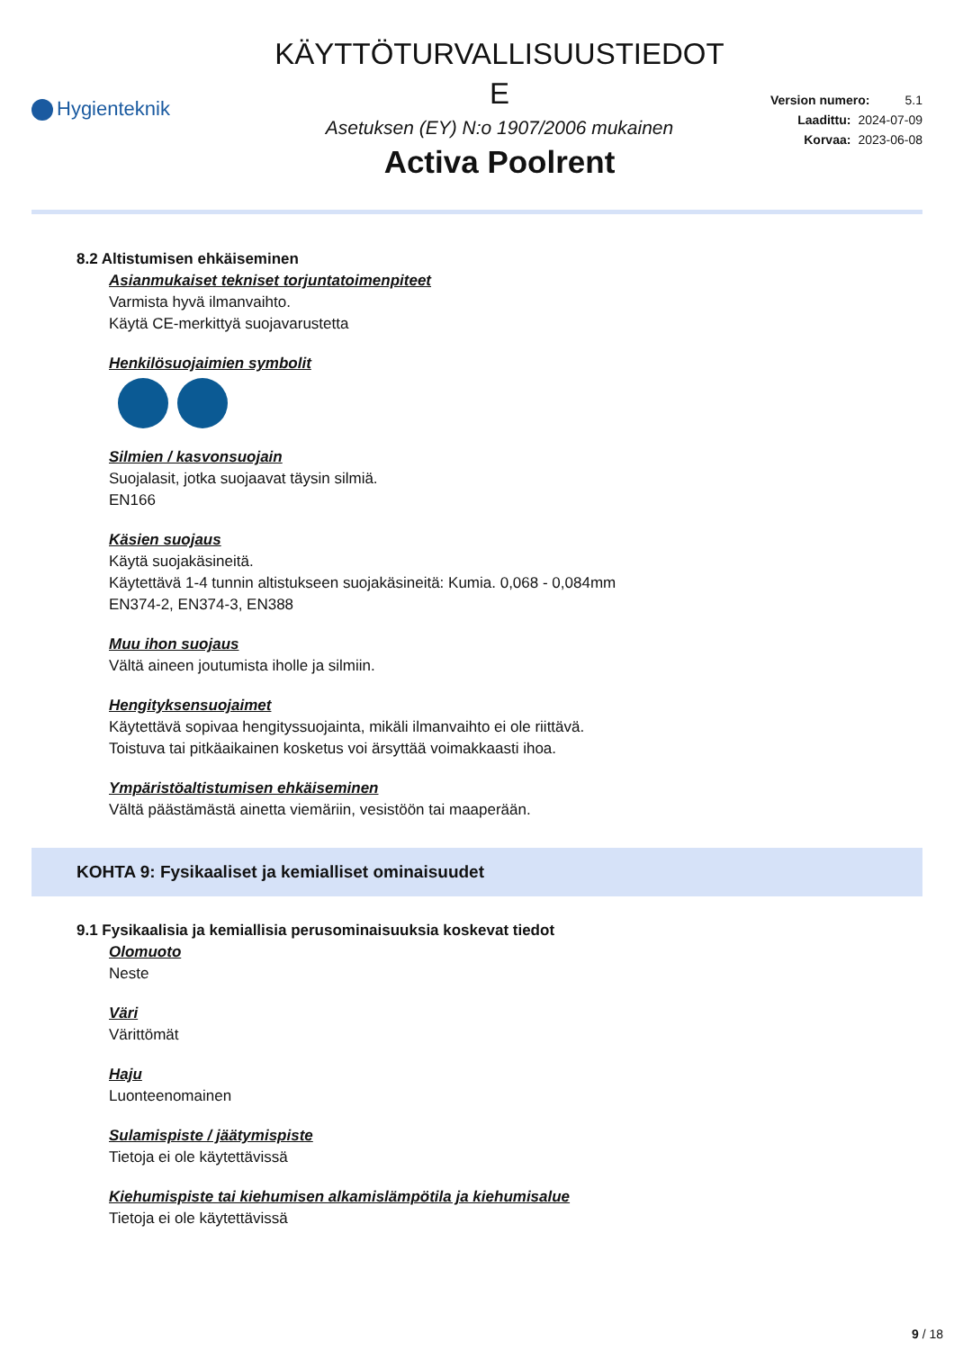Hygienteknik
KÄYTTÖTURVALLISUUSTIEDOT
E
Asetuksen (EY) N:o 1907/2006 mukainen
Activa Poolrent
Version numero: 5.1
Laadittu: 2024-07-09
Korvaa: 2023-06-08
8.2 Altistumisen ehkäiseminen
Asianmukaiset tekniset torjuntatoimenpiteet
Varmista hyvä ilmanvaihto.
Käytä CE-merkittyä suojavarustetta
Henkilösuojaimien symbolit
Silmien / kasvonsuojain
Suojalasit, jotka suojaavat täysin silmiä.
EN166
Käsien suojaus
Käytä suojakäsineitä.
Käytettävä 1-4 tunnin altistukseen suojakäsineitä: Kumia. 0,068 - 0,084mm
EN374-2, EN374-3, EN388
Muu ihon suojaus
Vältä aineen joutumista iholle ja silmiin.
Hengityksensuojaimet
Käytettävä sopivaa hengityssuojainta, mikäli ilmanvaihto ei ole riittävä.
Toistuva tai pitkäaikainen kosketus voi ärsyttää voimakkaasti ihoa.
Ympäristöaltistumisen ehkäiseminen
Vältä päästämästä ainetta viemäriin, vesistöön tai maaperään.
KOHTA 9: Fysikaaliset ja kemialliset ominaisuudet
9.1 Fysikaalisia ja kemiallisia perusominaisuuksia koskevat tiedot
Olomuoto
Neste
Väri
Värittömät
Haju
Luonteenomainen
Sulamispiste / jäätymispiste
Tietoja ei ole käytettävissä
Kiehumispiste tai kiehumisen alkamislämpötila ja kiehumisalue
Tietoja ei ole käytettävissä
9 / 18